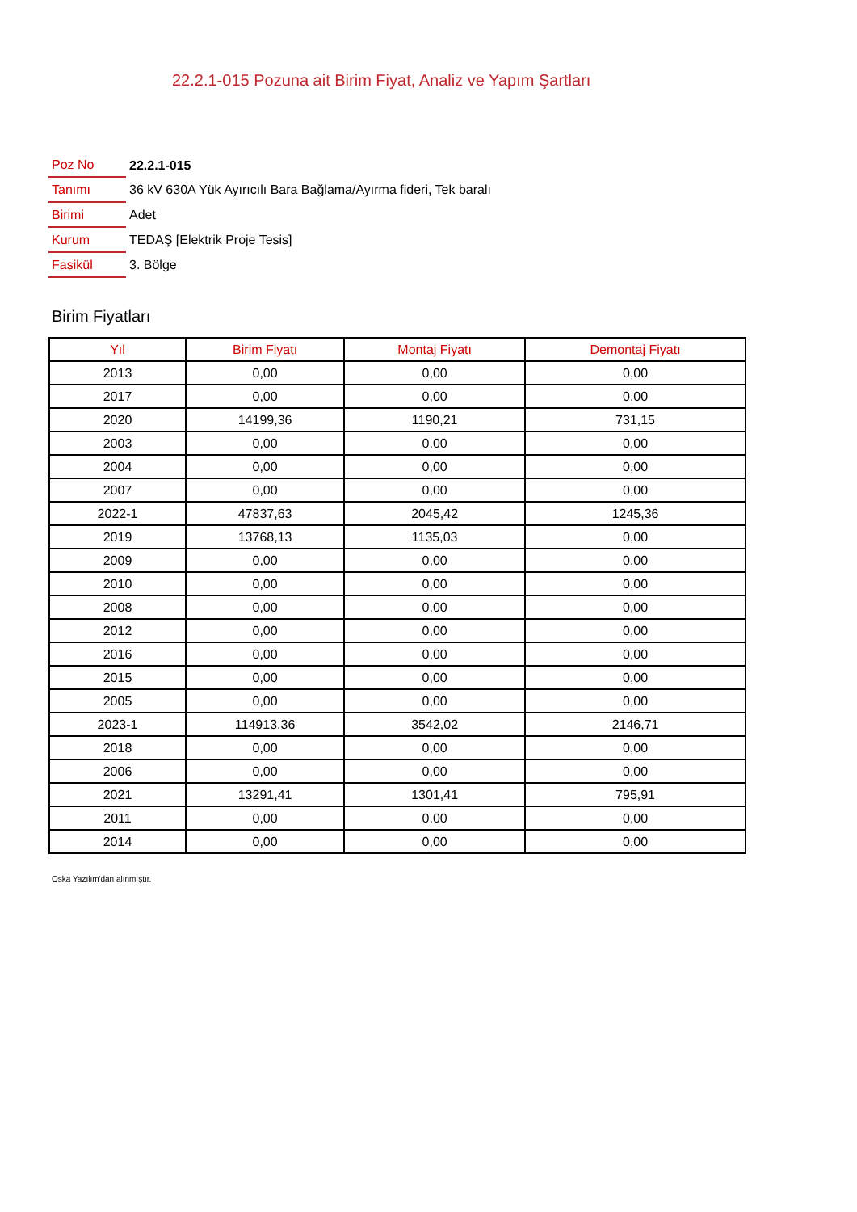22.2.1-015 Pozuna ait Birim Fiyat, Analiz ve Yapım Şartları
| Poz No | 22.2.1-015 |
| Tanımı | 36 kV 630A Yük Ayırıcılı Bara Bağlama/Ayırma fideri, Tek baralı |
| Birimi | Adet |
| Kurum | TEDAŞ [Elektrik Proje Tesis] |
| Fasikül | 3. Bölge |
Birim Fiyatları
| Yıl | Birim Fiyatı | Montaj Fiyatı | Demontaj Fiyatı |
| --- | --- | --- | --- |
| 2013 | 0,00 | 0,00 | 0,00 |
| 2017 | 0,00 | 0,00 | 0,00 |
| 2020 | 14199,36 | 1190,21 | 731,15 |
| 2003 | 0,00 | 0,00 | 0,00 |
| 2004 | 0,00 | 0,00 | 0,00 |
| 2007 | 0,00 | 0,00 | 0,00 |
| 2022-1 | 47837,63 | 2045,42 | 1245,36 |
| 2019 | 13768,13 | 1135,03 | 0,00 |
| 2009 | 0,00 | 0,00 | 0,00 |
| 2010 | 0,00 | 0,00 | 0,00 |
| 2008 | 0,00 | 0,00 | 0,00 |
| 2012 | 0,00 | 0,00 | 0,00 |
| 2016 | 0,00 | 0,00 | 0,00 |
| 2015 | 0,00 | 0,00 | 0,00 |
| 2005 | 0,00 | 0,00 | 0,00 |
| 2023-1 | 114913,36 | 3542,02 | 2146,71 |
| 2018 | 0,00 | 0,00 | 0,00 |
| 2006 | 0,00 | 0,00 | 0,00 |
| 2021 | 13291,41 | 1301,41 | 795,91 |
| 2011 | 0,00 | 0,00 | 0,00 |
| 2014 | 0,00 | 0,00 | 0,00 |
Oska Yazılım'dan alınmıştır.